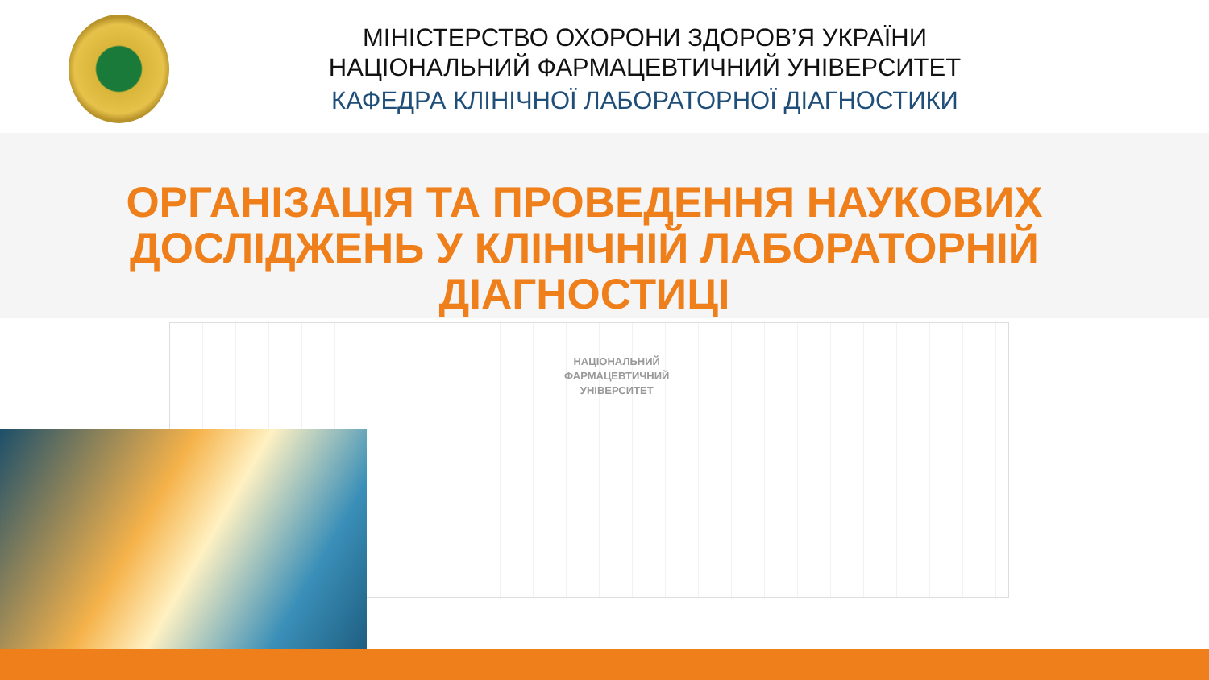МІНІСТЕРСТВО ОХОРОНИ ЗДОРОВ’Я УКРАЇНИ
НАЦІОНАЛЬНИЙ ФАРМАЦЕВТИЧНИЙ УНІВЕРСИТЕТ
КАФЕДРА КЛІНІЧНОЇ ЛАБОРАТОРНОЇ ДІАГНОСТИКИ
НАЦІОНАЛЬНИЙ
ФАРМАЦЕВТИЧНИЙ
УНІВЕРСИТЕТ
ОРГАНІЗАЦІЯ ТА ПРОВЕДЕННЯ НАУКОВИХ
ДОСЛІДЖЕНЬ У КЛІНІЧНІЙ ЛАБОРАТОРНІЙ
ДІАГНОСТИЦІ